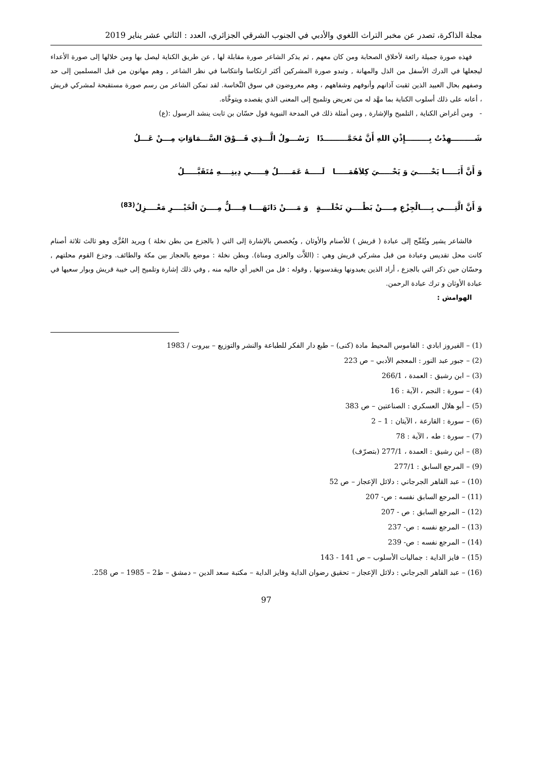مجلة الذاكرة، تصدر عن مخبر التراث اللغوي والأدبي في الجنوب الشرقي الجزائري، العدد : الثاني عشر يناير 2019
فهذه صورة جميلة رائعة لأخلاق الصحابة ومن كان معهم , ثم يذكر الشاعر صورة مقابلة لها , عن طريق الكناية ليصل بها ومن خلالها إلى صورة الأعداء ليجعلها في الدرك الأسفل من الذل والمهانة , وتبدو صورة المشركين أكثر ارتكاسا وانتكاسا في نظر الشاعر , وهم مهانون من قبل المسلمين إلى حد وصفهم بحال العبيد الذين ثقبت آذانهم وأنوفهم وشفاههم ، وهم معروضون في سوق النِّخاسة. لقد تمكن الشاعر من رسم صورة مستقبحة لمشركي قريش ، أعانه على ذلك أسلوب الكناية بما مهَّد له من تعريض وتلميح إلى المعنى الذي يقصده ويتوخَّاه.
- ومن أغراض الكناية , التلميح والإشارة , ومن أمثلة ذلك في المدحة النبوية قول حسّان بن ثابت ينشد الرسول :(ع)
شَـــــــــهِدْتُ بِـــــــــإِذْنِ اللهِ أَنَّ مُحَمَّـــــــــدًا رَسُـــولُ الَّـــذِي فَـــوْقَ السَّـــمَاوَاتِ مِـــنْ عَـــلُ
وَ أَنَّ أَبَـــــا يَحْـــــيَ وَ يَحْـــــيَ كِلاَهُمَـــــا لَـــــهُ عَمَـــــلٌ فِـــــي دِينِــــهِ مُتَقَبَّـــــلُ
وَ أَنَّ الَّتِــــي بِــــالْجِزْعِ مِــــنْ بَطْــــنِ نَخْلَــــةٍ وَ مَــــنْ دَانَهَــــا فِــــلٌّ مِــــنَ الْخَيْــــرِ مَعْــــزِلُ<sup>(83)</sup>
فالشاعر يشير ويُلمِّح إلى عبادة ( قريش ) للأصنام والأوثان , ويُخصص بالإشارة إلى التي ( بالجزع من بطن نخلة ) ويريد العُزَّى وهو ثالث ثلاثة أصنام كانت محل تقديس وعبادة من قبل مشركي قريش وهي : (اللاَّت والعزى ومناة). وبطن نخلة : موضع بالحجاز بين مكة والطائف. وجزع القوم محلتهم , وحسّان حين ذكر التي بالجزع ، أراد الذين يعبدونها ويقدسونها , وقوله : فل من الخير أي خاليه منه , وفي ذلك إشارة وتلميح إلى خيبة قريش وبوار سعيها في عبادة الأوثان و ترك عبادة الرحمن.
الهوامش :
(1) – الفيروز ابادي : القاموس المحيط مادة (كنى) – طبع دار الفكر للطباعة والنشر والتوزيع – بيروت / 1983
(2) – جبور عبد النور : المعجم الأدبي – ص 223
(3) – ابن رشيق : العمدة ، 266/1
(4) – سورة : النجم ، الآية : 16
(5) – أبو هلال العسكري : الصناعتين – ص 383
(6) – سورة : القارعة ، الآيتان : 1 – 2
(7) – سورة : طه ، الآية : 78
(8) – ابن رشيق : العمدة ، 277/1 (بتصرّف)
(9) – المرجع السابق : 277/1
(10) – عبد القاهر الجرجاني : دلائل الإعجاز – ص 52
(11) – المرجع السابق نفسه : ص- 207
(12) – المرجع السابق : ص - 207
(13) – المرجع نفسه : ص- 237
(14) – المرجع نفسه : ص- 239
(15) – فايز الداية : جماليات الأسلوب – ص 141 - 143
(16) – عبد القاهر الجرجاني : دلائل الإعجاز – تحقيق رضوان الداية وفايز الداية – مكتبة سعد الدين – دمشق – ط2 – 1985 – ص 258.
97